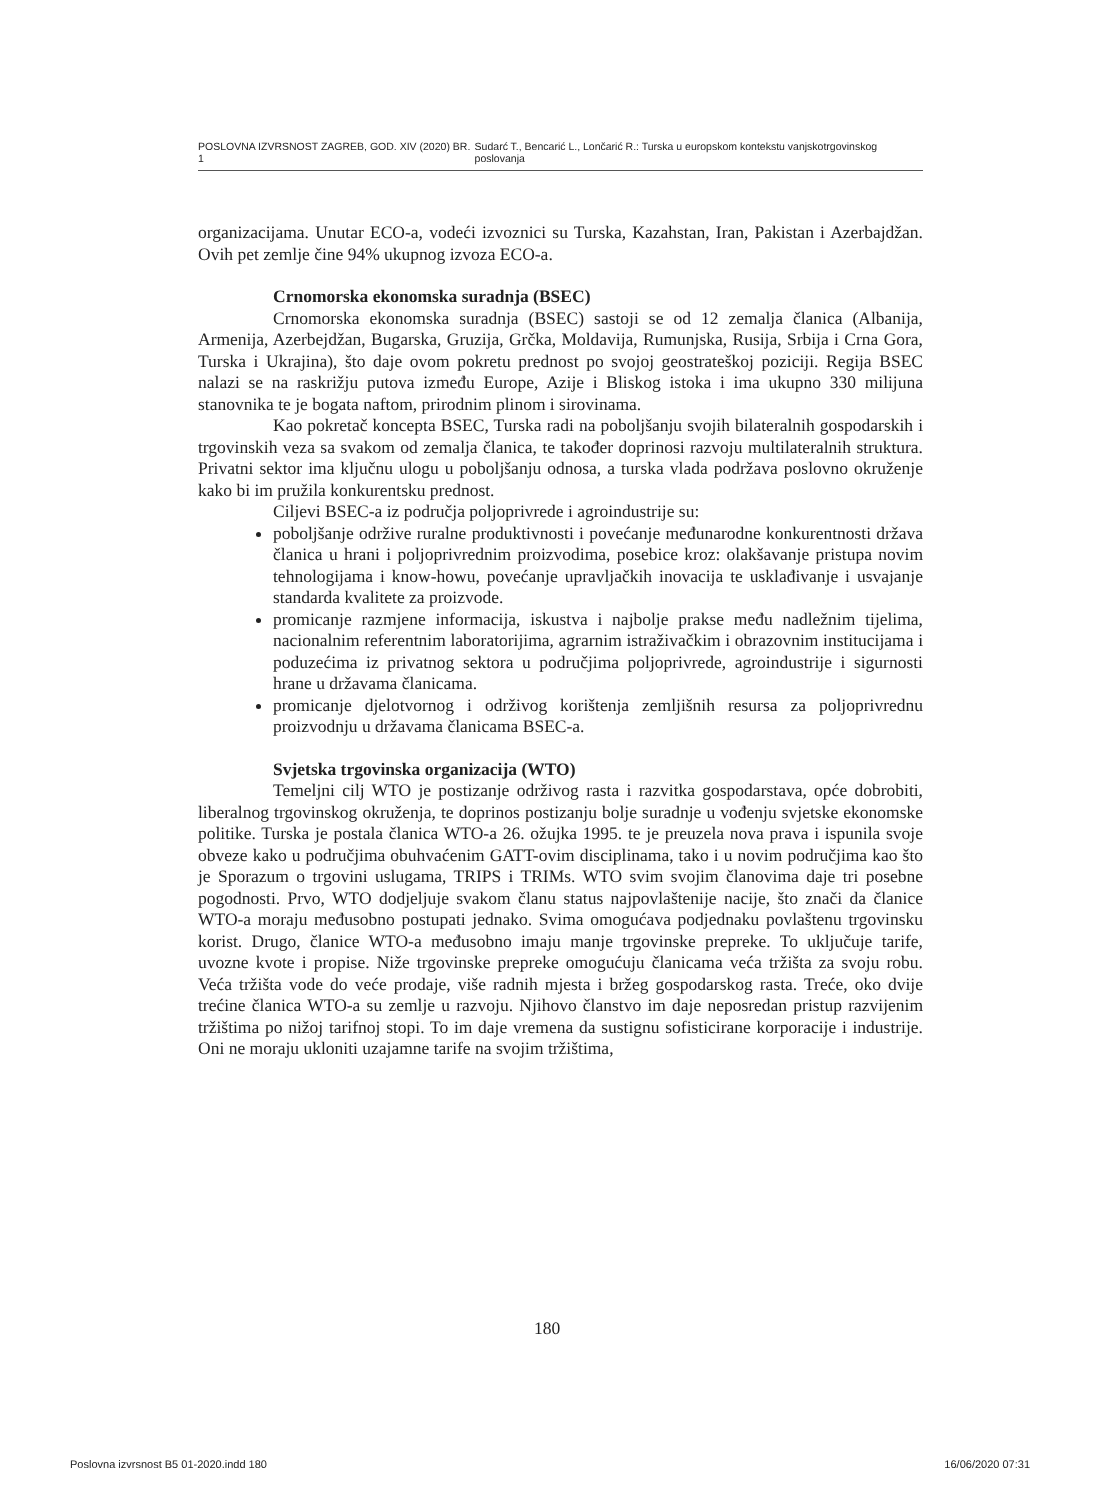POSLOVNA IZVRSNOST ZAGREB, GOD. XIV (2020) BR. 1 Sudarć T., Bencarić L., Lončarić R.: Turska u europskom kontekstu vanjskotrgovinskog poslovanja
organizacijama. Unutar ECO-a, vodeći izvoznici su Turska, Kazahstan, Iran, Pakistan i Azerbajdžan. Ovih pet zemlje čine 94% ukupnog izvoza ECO-a.
Crnomorska ekonomska suradnja (BSEC)
Crnomorska ekonomska suradnja (BSEC) sastoji se od 12 zemalja članica (Albanija, Armenija, Azerbejdžan, Bugarska, Gruzija, Grčka, Moldavija, Rumunjska, Rusija, Srbija i Crna Gora, Turska i Ukrajina), što daje ovom pokretu prednost po svojoj geostrateškoj poziciji. Regija BSEC nalazi se na raskrižju putova između Europe, Azije i Bliskog istoka i ima ukupno 330 milijuna stanovnika te je bogata naftom, prirodnim plinom i sirovinama.
Kao pokretač koncepta BSEC, Turska radi na poboljšanju svojih bilateralnih gospodarskih i trgovinskih veza sa svakom od zemalja članica, te također doprinosi razvoju multilateralnih struktura. Privatni sektor ima ključnu ulogu u poboljšanju odnosa, a turska vlada podržava poslovno okruženje kako bi im pružila konkurentsku prednost.
Ciljevi BSEC-a iz područja poljoprivrede i agroindustrije su:
poboljšanje održive ruralne produktivnosti i povećanje međunarodne konkurentnosti država članica u hrani i poljoprivrednim proizvodima, posebice kroz: olakšavanje pristupa novim tehnologijama i know-howu, povećanje upravljačkih inovacija te usklađivanje i usvajanje standarda kvalitete za proizvode.
promicanje razmjene informacija, iskustva i najbolje prakse među nadležnim tijelima, nacionalnim referentnim laboratorijima, agrarnim istraživačkim i obrazovnim institucijama i poduzećima iz privatnog sektora u područjima poljoprivrede, agroindustrije i sigurnosti hrane u državama članicama.
promicanje djelotvornog i održivog korištenja zemljišnih resursa za poljoprivrednu proizvodnju u državama članicama BSEC-a.
Svjetska trgovinska organizacija (WTO)
Temeljni cilj WTO je postizanje održivog rasta i razvitka gospodarstava, opće dobrobiti, liberalnog trgovinskog okruženja, te doprinos postizanju bolje suradnje u vođenju svjetske ekonomske politike. Turska je postala članica WTO-a 26. ožujka 1995. te je preuzela nova prava i ispunila svoje obveze kako u područjima obuhvaćenim GATT-ovim disciplinama, tako i u novim područjima kao što je Sporazum o trgovini uslugama, TRIPS i TRIMs. WTO svim svojim članovima daje tri posebne pogodnosti. Prvo, WTO dodjeljuje svakom članu status najpovlaštenije nacije, što znači da članice WTO-a moraju međusobno postupati jednako. Svima omogućava podjednaku povlaštenu trgovinsku korist. Drugo, članice WTO-a međusobno imaju manje trgovinske prepreke. To uključuje tarife, uvozne kvote i propise. Niže trgovinske prepreke omogućuju članicama veća tržišta za svoju robu. Veća tržišta vode do veće prodaje, više radnih mjesta i bržeg gospodarskog rasta. Treće, oko dvije trećine članica WTO-a su zemlje u razvoju. Njihovo članstvo im daje neposredan pristup razvijenim tržištima po nižoj tarifnoj stopi. To im daje vremena da sustignu sofisticirane korporacije i industrije. Oni ne moraju ukloniti uzajamne tarife na svojim tržištima,
180
Poslovna izvrsnost B5 01-2020.indd 180 16/06/2020 07:31